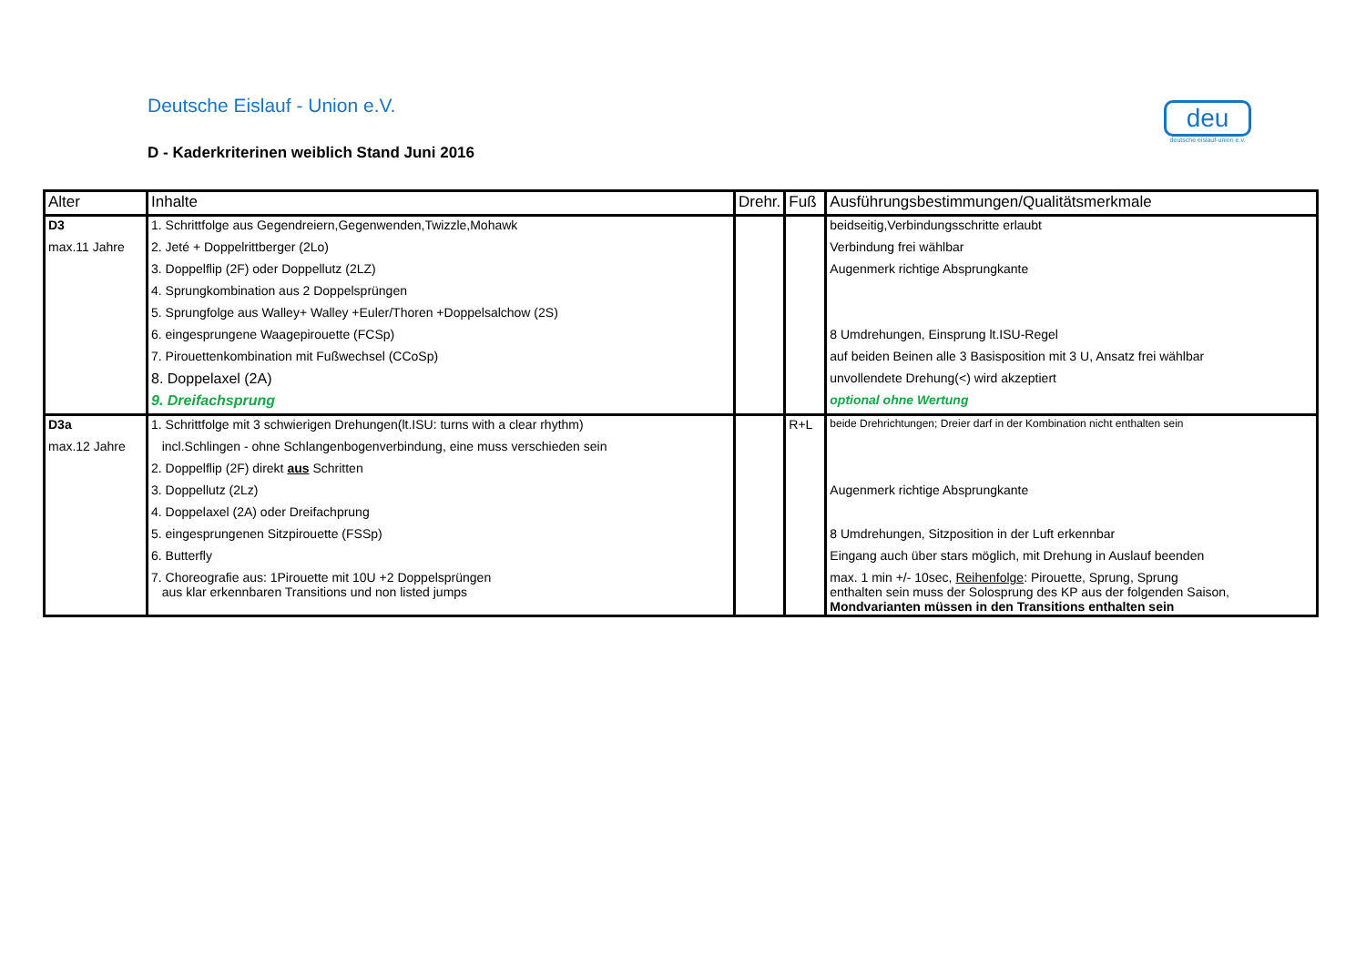Deutsche Eislauf - Union e.V.
D - Kaderkriterinen weiblich Stand Juni 2016
deu
deutsche eislauf-union e.v.
| Alter | Inhalte | Drehr. | Fuß | Ausführungsbestimmungen/Qualitätsmerkmale |
| --- | --- | --- | --- | --- |
| D3 | 1. Schrittfolge aus Gegendreiern,Gegenwenden,Twizzle,Mohawk | | | beidseitig,Verbindungsschritte erlaubt |
| max.11 Jahre | 2. Jeté + Doppelrittberger (2Lo) | | | Verbindung frei wählbar |
| | 3. Doppelflip (2F) oder Doppellutz (2LZ) | | | Augenmerk richtige Absprungkante |
| | 4. Sprungkombination aus 2 Doppelsprüngen | | | |
| | 5. Sprungfolge aus Walley+ Walley +Euler/Thoren +Doppelsalchow (2S) | | | |
| | 6. eingesprungene Waagepirouette (FCSp) | | | 8 Umdrehungen, Einsprung lt.ISU-Regel |
| | 7. Pirouettenkombination mit Fußwechsel (CCoSp) | | | auf beiden Beinen alle 3 Basisposition mit 3 U, Ansatz frei wählbar |
| | 8. Doppelaxel (2A) | | | unvollendete Drehung(<) wird akzeptiert |
| | 9. Dreifachsprung | | | optional ohne Wertung |
| D3a | 1. Schrittfolge mit 3 schwierigen Drehungen(lt.ISU: turns with a clear rhythm) | | R+L | beide Drehrichtungen; Dreier darf in der Kombination nicht enthalten sein |
| max.12 Jahre | incl.Schlingen - ohne Schlangenbogenverbindung, eine muss verschieden sein | | | |
| | 2. Doppelflip (2F) direkt aus Schritten | | | |
| | 3. Doppellutz (2Lz) | | | Augenmerk richtige Absprungkante |
| | 4. Doppelaxel (2A) oder Dreifachprung | | | |
| | 5. eingesprungenen Sitzpirouette (FSSp) | | | 8 Umdrehungen, Sitzposition in der Luft erkennbar |
| | 6. Butterfly | | | Eingang auch über stars möglich, mit Drehung in Auslauf beenden |
| | 7. Choreografie aus: 1Pirouette mit 10U +2 Doppelsprüngen aus klar erkennbaren Transitions und non listed jumps | | | max. 1 min +/- 10sec, Reihenfolge : Pirouette, Sprung, Sprung enthalten sein muss der Solosprung des KP aus der folgenden Saison, Mondvarianten müssen in den Transitions enthalten sein |